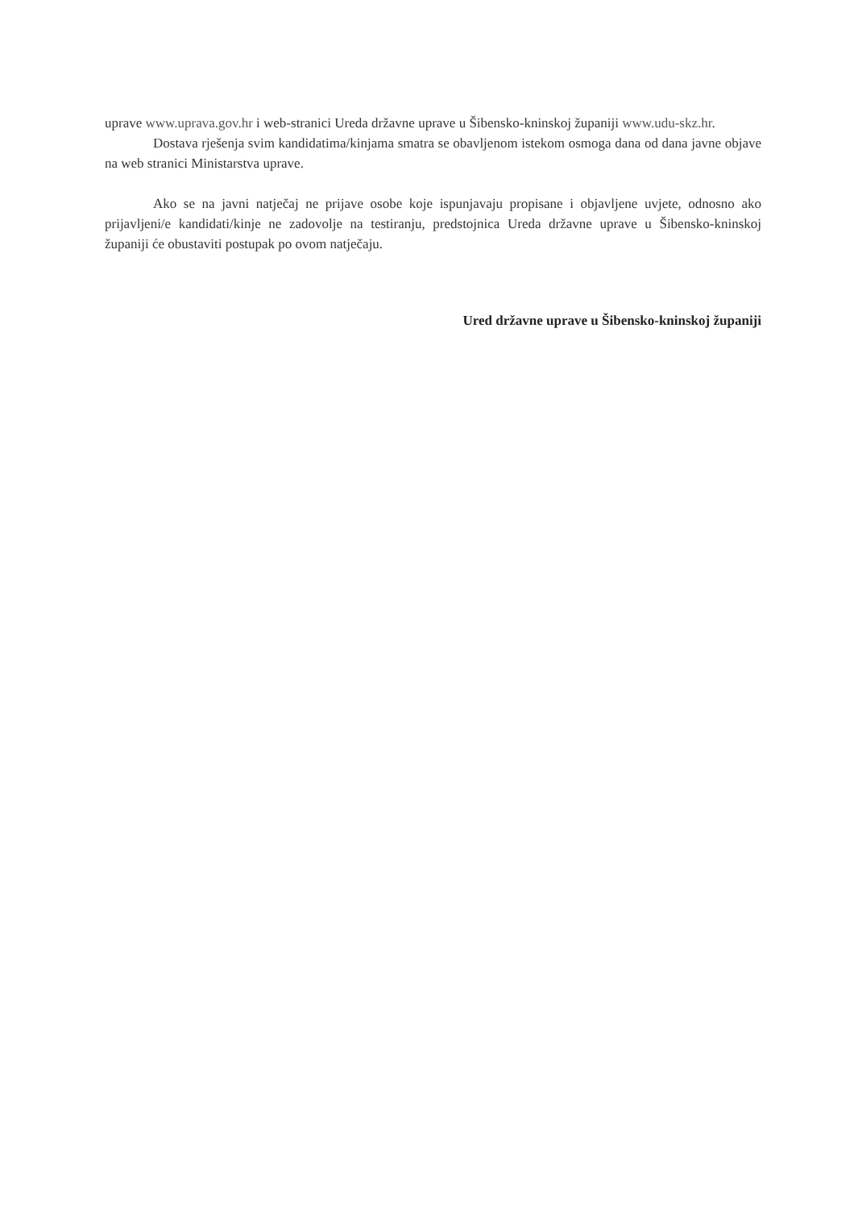uprave www.uprava.gov.hr i web-stranici Ureda državne uprave u Šibensko-kninskoj županiji www.udu-skz.hr.
Dostava rješenja svim kandidatima/kinjama smatra se obavljenom istekom osmoga dana od dana javne objave na web stranici Ministarstva uprave.
Ako se na javni natječaj ne prijave osobe koje ispunjavaju propisane i objavljene uvjete, odnosno ako prijavljeni/e kandidati/kinje ne zadovolje na testiranju, predstojnica Ureda državne uprave u Šibensko-kninskoj županiji će obustaviti postupak po ovom natječaju.
Ured državne uprave u Šibensko-kninskoj županiji